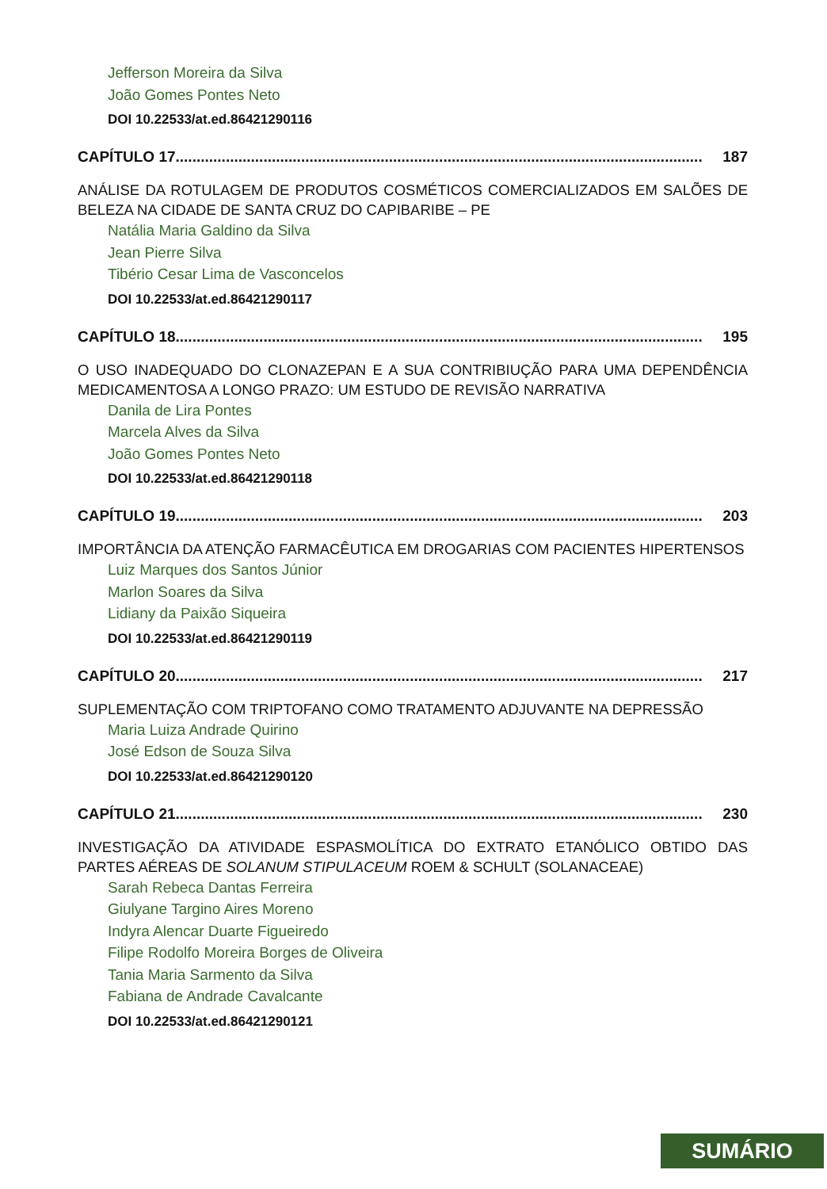Jefferson Moreira da Silva
João Gomes Pontes Neto
DOI 10.22533/at.ed.86421290116
CAPÍTULO 17.............................................................................................................................. 187
ANÁLISE DA ROTULAGEM DE PRODUTOS COSMÉTICOS COMERCIALIZADOS EM SALÕES DE BELEZA NA CIDADE DE SANTA CRUZ DO CAPIBARIBE – PE
Natália Maria Galdino da Silva
Jean Pierre Silva
Tibério Cesar Lima de Vasconcelos
DOI 10.22533/at.ed.86421290117
CAPÍTULO 18.............................................................................................................................. 195
O USO INADEQUADO DO CLONAZEPAN E A SUA CONTRIBIUÇÃO PARA UMA DEPENDÊNCIA MEDICAMENTOSA A LONGO PRAZO: UM ESTUDO DE REVISÃO NARRATIVA
Danila de Lira Pontes
Marcela Alves da Silva
João Gomes Pontes Neto
DOI 10.22533/at.ed.86421290118
CAPÍTULO 19.............................................................................................................................. 203
IMPORTÂNCIA DA ATENÇÃO FARMACÊUTICA EM DROGARIAS COM PACIENTES HIPERTENSOS
Luiz Marques dos Santos Júnior
Marlon Soares da Silva
Lidiany da Paixão Siqueira
DOI 10.22533/at.ed.86421290119
CAPÍTULO 20.............................................................................................................................. 217
SUPLEMENTAÇÃO COM TRIPTOFANO COMO TRATAMENTO ADJUVANTE NA DEPRESSÃO
Maria Luiza Andrade Quirino
José Edson de Souza Silva
DOI 10.22533/at.ed.86421290120
CAPÍTULO 21.............................................................................................................................. 230
INVESTIGAÇÃO DA ATIVIDADE ESPASMOLÍTICA DO EXTRATO ETANÓLICO OBTIDO DAS PARTES AÉREAS DE SOLANUM STIPULACEUM ROEM & SCHULT (SOLANACEAE)
Sarah Rebeca Dantas Ferreira
Giulyane Targino Aires Moreno
Indyra Alencar Duarte Figueiredo
Filipe Rodolfo Moreira Borges de Oliveira
Tania Maria Sarmento da Silva
Fabiana de Andrade Cavalcante
DOI 10.22533/at.ed.86421290121
SUMÁRIO